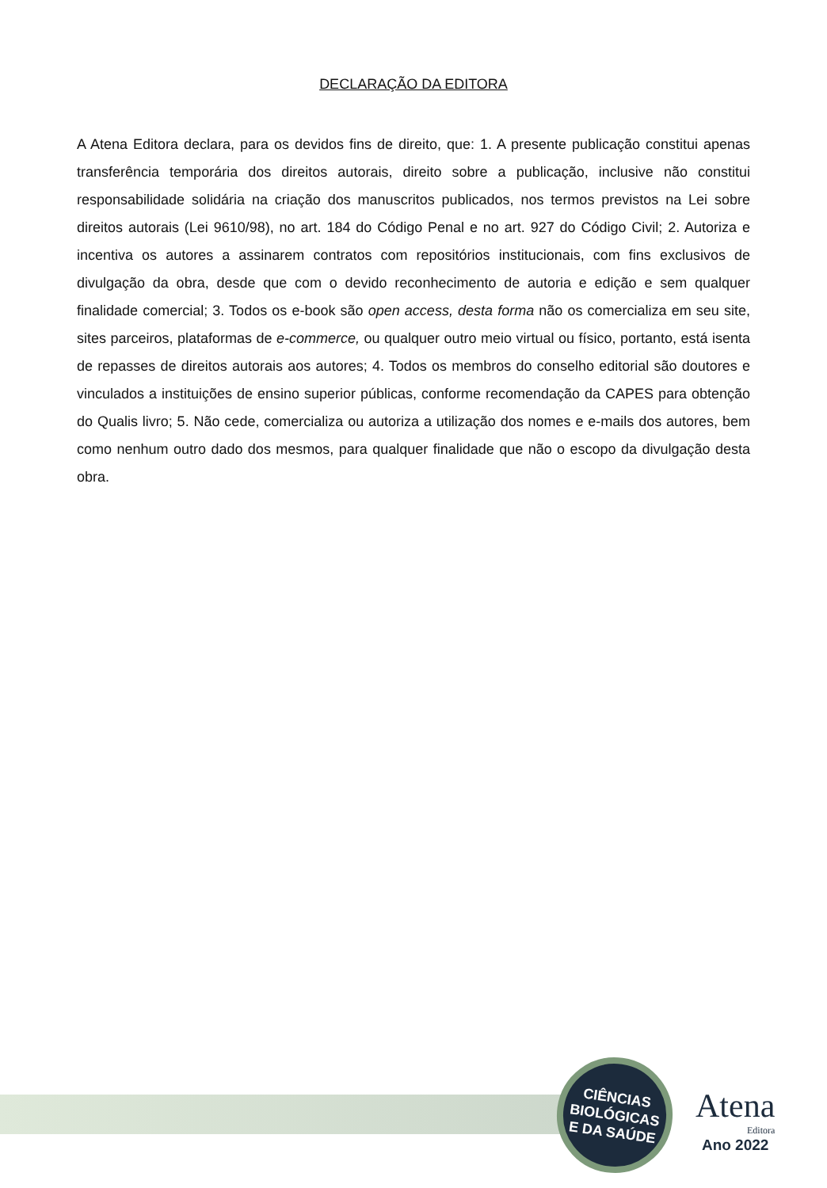DECLARAÇÃO DA EDITORA
A Atena Editora declara, para os devidos fins de direito, que: 1. A presente publicação constitui apenas transferência temporária dos direitos autorais, direito sobre a publicação, inclusive não constitui responsabilidade solidária na criação dos manuscritos publicados, nos termos previstos na Lei sobre direitos autorais (Lei 9610/98), no art. 184 do Código Penal e no art. 927 do Código Civil; 2. Autoriza e incentiva os autores a assinarem contratos com repositórios institucionais, com fins exclusivos de divulgação da obra, desde que com o devido reconhecimento de autoria e edição e sem qualquer finalidade comercial; 3. Todos os e-book são open access, desta forma não os comercializa em seu site, sites parceiros, plataformas de e-commerce, ou qualquer outro meio virtual ou físico, portanto, está isenta de repasses de direitos autorais aos autores; 4. Todos os membros do conselho editorial são doutores e vinculados a instituições de ensino superior públicas, conforme recomendação da CAPES para obtenção do Qualis livro; 5. Não cede, comercializa ou autoriza a utilização dos nomes e e-mails dos autores, bem como nenhum outro dado dos mesmos, para qualquer finalidade que não o escopo da divulgação desta obra.
CIÊNCIAS
BIOLÓGICAS
E DA SAÚDE
Atena
Editora
Ano 2022